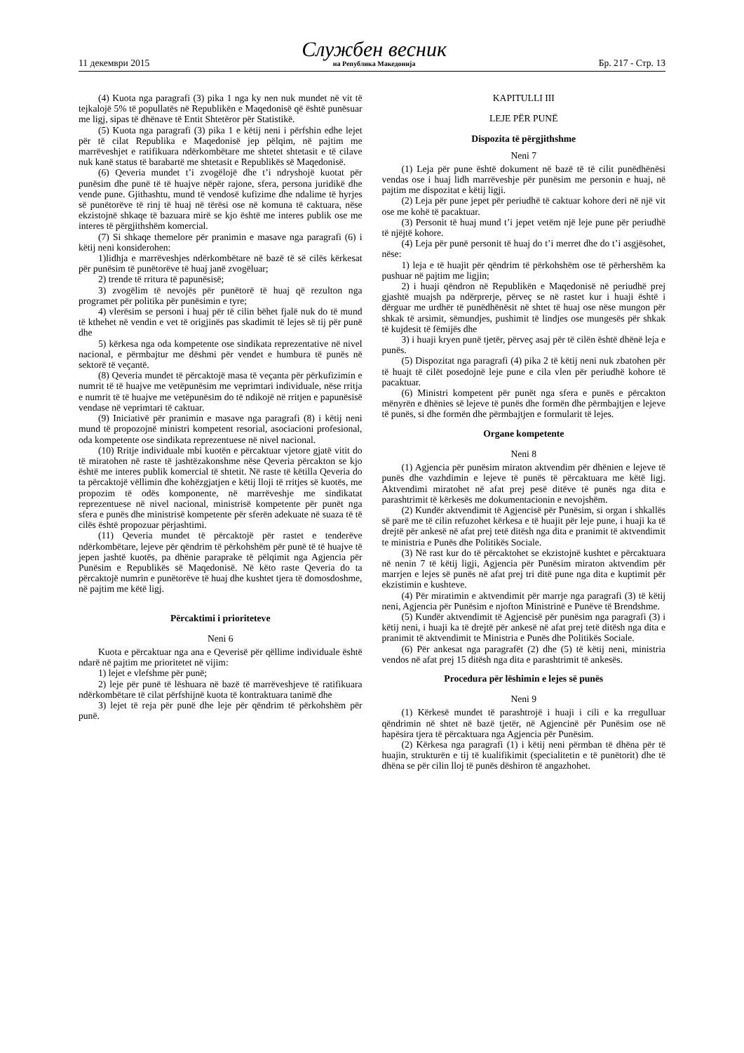11 декември 2015 Службен весник
на Република Македонија Бр. 217 - Стр. 13
(4) Kuota nga paragrafi (3) pika 1 nga ky nen nuk mundet në vit të tejkalojë 5% të popullatës në Republikën e Maqedonisë që është punësuar me ligj, sipas të dhënave të Entit Shtetëror për Statistikë.
(5) Kuota nga paragrafi (3) pika 1 e këtij neni i përfshin edhe lejet për të cilat Republika e Maqedonisë jep pëlqim, në pajtim me marrëveshjet e ratifikuara ndërkombëtare me shtetet shtetasit e të cilave nuk kanë status të barabartë me shtetasit e Republikës së Maqedonisë.
(6) Qeveria mundet t’i zvogëlojë dhe t’i ndryshojë kuotat për punësim dhe punë të të huajve nëpër rajone, sfera, persona juridikë dhe vende pune. Gjithashtu, mund të vendosë kufizime dhe ndalime të hyrjes së punëtorëve të rinj të huaj në tërësi ose në komuna të caktuara, nëse ekzistojnë shkaqe të bazuara mirë se kjo është me interes publik ose me interes të përgjithshëm komercial.
(7) Si shkaqe themelore për pranimin e masave nga paragrafi (6) i këtij neni konsiderohen:
1)lidhja e marrëveshjes ndërkombëtare në bazë të së cilës kërkesat për punësim të punëtorëve të huaj janë zvogëluar;
2) trende të rritura të papunësisë;
3) zvogëlim të nevojës për punëtorë të huaj që rezulton nga programet për politika për punësimin e tyre;
4) vlerësim se personi i huaj për të cilin bëhet fjalë nuk do të mund të kthehet në vendin e vet të origjinës pas skadimit të lejes së tij për punë dhe
5) kërkesa nga oda kompetente ose sindikata reprezentative në nivel nacional, e përmbajtur me dëshmi për vendet e humbura të punës në sektorë të veçantë.
(8) Qeveria mundet të përcaktojë masa të veçanta për përkufizimin e numrit të të huajve me vetëpunësim me veprimtari individuale, nëse rritja e numrit të të huajve me vetëpunësim do të ndikojë në rritjen e papunësisë vendase në veprimtari të caktuar.
(9) Iniciativë për pranimin e masave nga paragrafi (8) i këtij neni mund të propozojnë ministri kompetent resorial, asociacioni profesional, oda kompetente ose sindikata reprezentuese në nivel nacional.
(10) Rritje individuale mbi kuotën e përcaktuar vjetore gjatë vitit do të miratohen në raste të jashtëzakonshme nëse Qeveria përcakton se kjo është me interes publik komercial të shtetit. Në raste të këtilla Qeveria do ta përcaktojë vëllimin dhe kohëzgjatjen e këtij lloji të rritjes së kuotës, me propozim të odës komponente, në marrëveshje me sindikatat reprezentuese në nivel nacional, ministrisë kompetente për punët nga sfera e punës dhe ministrisë kompetente për sferën adekuate në suaza të të cilës është propozuar përjashtimi.
(11) Qeveria mundet të përcaktojë për rastet e tenderëve ndërkombëtare, lejeve për qëndrim të përkohshëm për punë të të huajve të jepen jashtë kuotës, pa dhënie paraprake të pëlqimit nga Agjencia për Punësim e Republikës së Maqedonisë. Në këto raste Qeveria do ta përcaktojë numrin e punëtorëve të huaj dhe kushtet tjera të domosdoshme, në pajtim me këtë ligj.
Përcaktimi i prioriteteve
Neni 6
Kuota e përcaktuar nga ana e Qeverisë për qëllime individuale është ndarë në pajtim me prioritetet në vijim:
1) lejet e vlefshme për punë;
2) leje për punë të lëshuara në bazë të marrëveshjeve të ratifikuara ndërkombëtare të cilat përfshijnë kuota të kontraktuara tanimë dhe
3) lejet të reja për punë dhe leje për qëndrim të përkohshëm për punë.
KAPITULLI III
LEJE PËR PUNË
Dispozita të përgjithshme
Neni 7
(1) Leja për pune është dokument në bazë të të cilit punëdhënësi vendas ose i huaj lidh marrëveshje për punësim me personin e huaj, në pajtim me dispozitat e këtij ligji.
(2) Leja për pune jepet për periudhë të caktuar kohore deri në një vit ose me kohë të pacaktuar.
(3) Personit të huaj mund t’i jepet vetëm një leje pune për periudhë të njëjtë kohore.
(4) Leja për punë personit të huaj do t’i merret dhe do t’i asgjësohet, nëse:
1) leja e të huajit për qëndrim të përkohshëm ose të përhershëm ka pushuar në pajtim me ligjin;
2) i huaji qëndron në Republikën e Maqedonisë në periudhë prej gjashtë muajsh pa ndërprerje, përveç se në rastet kur i huaji është i dërguar me urdhër të punëdhënësit në shtet të huaj ose nëse mungon për shkak të arsimit, sëmundjes, pushimit të lindjes ose mungesës për shkak të kujdesit të fëmijës dhe
3) i huaji kryen punë tjetër, përveç asaj për të cilën është dhënë leja e punës.
(5) Dispozitat nga paragrafi (4) pika 2 të këtij neni nuk zbatohen për të huajt të cilët posedojnë leje pune e cila vlen për periudhë kohore të pacaktuar.
(6) Ministri kompetent për punët nga sfera e punës e përcakton mënyrën e dhënies së lejeve të punës dhe formën dhe përmbajtjen e lejeve të punës, si dhe formën dhe përmbajtjen e formularit të lejes.
Organe kompetente
Neni 8
(1) Agjencia për punësim miraton aktvendim për dhënien e lejeve të punës dhe vazhdimin e lejeve të punës të përcaktuara me këtë ligj. Aktvendimi miratohet në afat prej pesë ditëve të punës nga dita e parashtrimit të kërkesës me dokumentacionin e nevojshëm.
(2) Kundër aktvendimit të Agjencisë për Punësim, si organ i shkallës së parë me të cilin refuzohet kërkesa e të huajit për leje pune, i huaji ka të drejtë për ankesë në afat prej tetë ditësh nga dita e pranimit të aktvendimit te ministria e Punës dhe Politikës Sociale.
(3) Në rast kur do të përcaktohet se ekzistojnë kushtet e përcaktuara në nenin 7 të këtij ligji, Agjencia për Punësim miraton aktvendim për marrjen e lejes së punës në afat prej tri ditë pune nga dita e kuptimit për ekzistimin e kushteve.
(4) Për miratimin e aktvendimit për marrje nga paragrafi (3) të këtij neni, Agjencia për Punësim e njofton Ministrinë e Punëve të Brendshme.
(5) Kundër aktvendimit të Agjencisë për punësim nga paragrafi (3) i këtij neni, i huaji ka të drejtë për ankesë në afat prej tetë ditësh nga dita e pranimit të aktvendimit te Ministria e Punës dhe Politikës Sociale.
(6) Për ankesat nga paragrafët (2) dhe (5) të këtij neni, ministria vendos në afat prej 15 ditësh nga dita e parashtrimit të ankesës.
Procedura për lëshimin e lejes së punës
Neni 9
(1) Kërkesë mundet të parashtrojë i huaji i cili e ka rregulluar qëndrimin në shtet në bazë tjetër, në Agjencinë për Punësim ose në hapësira tjera të përcaktuara nga Agjencia për Punësim.
(2) Kërkesa nga paragrafi (1) i këtij neni përmban të dhëna për të huajin, strukturën e tij të kualifikimit (specialitetin e të punëtorit) dhe të dhëna se për cilin lloj të punës dëshiron të angazhohet.